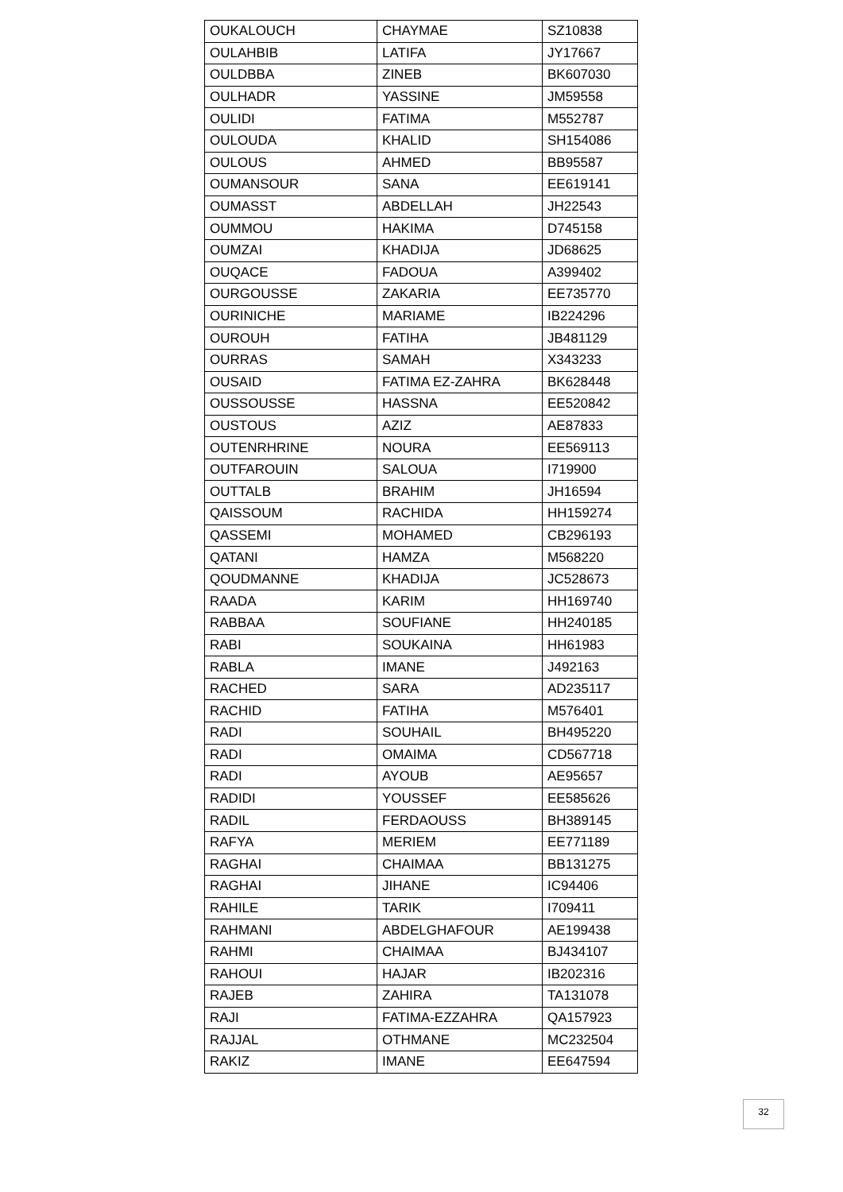| OUKALOUCH | CHAYMAE | SZ10838 |
| OULAHBIB | LATIFA | JY17667 |
| OULDBBA | ZINEB | BK607030 |
| OULHADR | YASSINE | JM59558 |
| OULIDI | FATIMA | M552787 |
| OULOUDA | KHALID | SH154086 |
| OULOUS | AHMED | BB95587 |
| OUMANSOUR | SANA | EE619141 |
| OUMASST | ABDELLAH | JH22543 |
| OUMMOU | HAKIMA | D745158 |
| OUMZAI | KHADIJA | JD68625 |
| OUQACE | FADOUA | A399402 |
| OURGOUSSE | ZAKARIA | EE735770 |
| OURINICHE | MARIAME | IB224296 |
| OUROUH | FATIHA | JB481129 |
| OURRAS | SAMAH | X343233 |
| OUSAID | FATIMA EZ-ZAHRA | BK628448 |
| OUSSOUSSE | HASSNA | EE520842 |
| OUSTOUS | AZIZ | AE87833 |
| OUTENRHRINE | NOURA | EE569113 |
| OUTFAROUIN | SALOUA | I719900 |
| OUTTALB | BRAHIM | JH16594 |
| QAISSOUM | RACHIDA | HH159274 |
| QASSEMI | MOHAMED | CB296193 |
| QATANI | HAMZA | M568220 |
| QOUDMANNE | KHADIJA | JC528673 |
| RAADA | KARIM | HH169740 |
| RABBAA | SOUFIANE | HH240185 |
| RABI | SOUKAINA | HH61983 |
| RABLA | IMANE | J492163 |
| RACHED | SARA | AD235117 |
| RACHID | FATIHA | M576401 |
| RADI | SOUHAIL | BH495220 |
| RADI | OMAIMA | CD567718 |
| RADI | AYOUB | AE95657 |
| RADIDI | YOUSSEF | EE585626 |
| RADIL | FERDAOUSS | BH389145 |
| RAFYA | MERIEM | EE771189 |
| RAGHAI | CHAIMAA | BB131275 |
| RAGHAI | JIHANE | IC94406 |
| RAHILE | TARIK | I709411 |
| RAHMANI | ABDELGHAFOUR | AE199438 |
| RAHMI | CHAIMAA | BJ434107 |
| RAHOUI | HAJAR | IB202316 |
| RAJEB | ZAHIRA | TA131078 |
| RAJI | FATIMA-EZZAHRA | QA157923 |
| RAJJAL | OTHMANE | MC232504 |
| RAKIZ | IMANE | EE647594 |
32